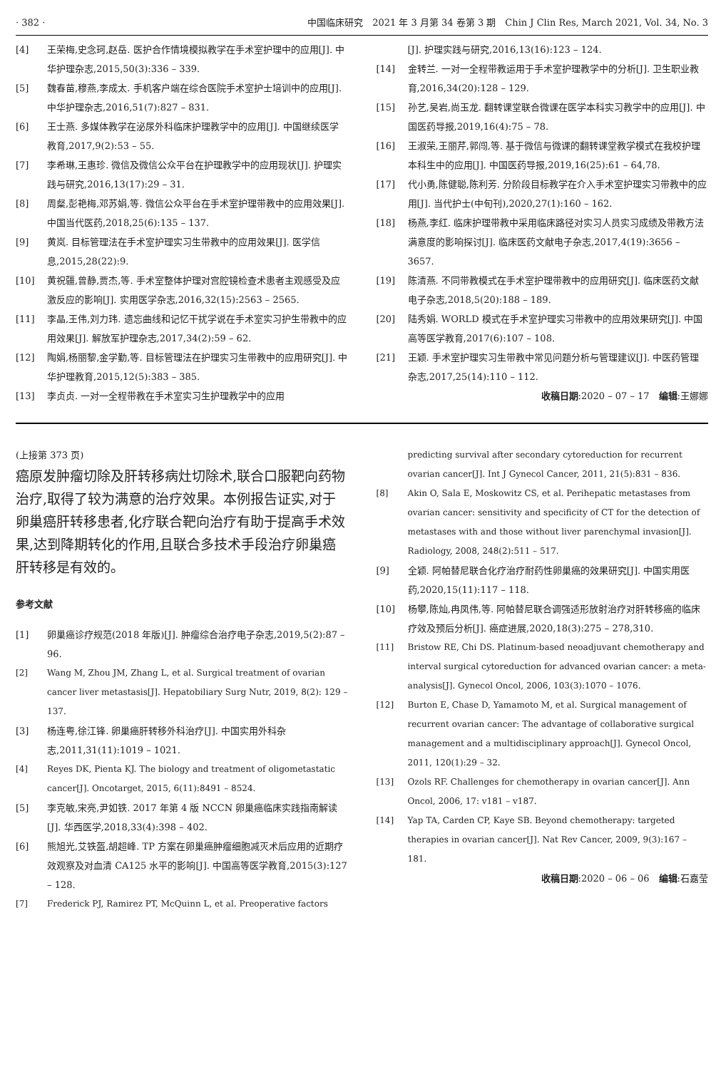· 382 · 中国临床研究　2021 年 3 月第 34 卷第 3 期　Chin J Clin Res, March 2021, Vol. 34, No. 3
[4] 王荣梅,史念珂,赵岳. 医护合作情境模拟教学在手术室护理中的应用[J]. 中华护理杂志,2015,50(3):336 – 339.
[5] 魏春苗,穆燕,李成太. 手机客户端在综合医院手术室护士培训中的应用[J]. 中华护理杂志,2016,51(7):827 – 831.
[6] 王士燕. 多媒体教学在泌尿外科临床护理教学中的应用[J]. 中国继续医学教育,2017,9(2):53 – 55.
[7] 李希琳,王惠珍. 微信及微信公众平台在护理教学中的应用现状[J]. 护理实践与研究,2016,13(17):29 – 31.
[8] 周粲,彭艳梅,邓苏娟,等. 微信公众平台在手术室护理带教中的应用效果[J]. 中国当代医药,2018,25(6):135 – 137.
[9] 黄岚. 目标管理法在手术室护理实习生带教中的应用效果[J]. 医学信息,2015,28(22):9.
[10] 黄祝疆,曾静,贾杰,等. 手术室整体护理对宫腔镜检查术患者主观感受及应激反应的影响[J]. 实用医学杂志,2016,32(15):2563 – 2565.
[11] 李晶,王伟,刘力玮. 遗忘曲线和记忆干扰学说在手术室实习护生带教中的应用效果[J]. 解放军护理杂志,2017,34(2):59 – 62.
[12] 陶娟,杨丽黎,金学勤,等. 目标管理法在护理实习生带教中的应用研究[J]. 中华护理教育,2015,12(5):383 – 385.
[13] 李贞贞. 一对一全程带教在手术室实习生护理教学中的应用
[J]. 护理实践与研究,2016,13(16):123 – 124.
[14] 金转兰. 一对一全程带教运用于手术室护理教学中的分析[J]. 卫生职业教育,2016,34(20):128 – 129.
[15] 孙艺,吴岩,尚玉龙. 翻转课堂联合微课在医学本科实习教学中的应用[J]. 中国医药导报,2019,16(4):75 – 78.
[16] 王淑荣,王丽芹,郭闯,等. 基于微信与微课的翻转课堂教学模式在我校护理本科生中的应用[J]. 中国医药导报,2019,16(25):61 – 64,78.
[17] 代小勇,陈健聪,陈利芳. 分阶段目标教学在介入手术室护理实习带教中的应用[J]. 当代护士(中旬刊),2020,27(1):160 – 162.
[18] 杨燕,李红. 临床护理带教中采用临床路径对实习人员实习成绩及带教方法满意度的影响探讨[J]. 临床医药文献电子杂志,2017,4(19):3656 – 3657.
[19] 陈清燕. 不同带教模式在手术室护理带教中的应用研究[J]. 临床医药文献电子杂志,2018,5(20):188 – 189.
[20] 陆秀娟. WORLD 模式在手术室护理实习带教中的应用效果研究[J]. 中国高等医学教育,2017(6):107 – 108.
[21] 王颖. 手术室护理实习生带教中常见问题分析与管理建议[J]. 中医药管理杂志,2017,25(14):110 – 112.
收稿日期:2020 – 07 – 17　编辑:王娜娜
(上接第 373 页)
癌原发肿瘤切除及肝转移病灶切除术,联合口服靶向药物治疗,取得了较为满意的治疗效果。本例报告证实,对于卵巢癌肝转移患者,化疗联合靶向治疗有助于提高手术效果,达到降期转化的作用,且联合多技术手段治疗卵巢癌肝转移是有效的。
参考文献
[1] 卵巢癌诊疗规范(2018 年版)[J]. 肿瘤综合治疗电子杂志,2019,5(2):87 – 96.
[2] Wang M, Zhou JM, Zhang L, et al. Surgical treatment of ovarian cancer liver metastasis[J]. Hepatobiliary Surg Nutr, 2019, 8(2): 129 – 137.
[3] 杨连粤,徐江锋. 卵巢癌肝转移外科治疗[J]. 中国实用外科杂志,2011,31(11):1019 – 1021.
[4] Reyes DK, Pienta KJ. The biology and treatment of oligometastatic cancer[J]. Oncotarget, 2015, 6(11):8491 – 8524.
[5] 李克敏,宋亮,尹如铁. 2017 年第 4 版 NCCN 卵巢癌临床实践指南解读[J]. 华西医学,2018,33(4):398 – 402.
[6] 熊旭光,艾铁盔,胡超峰. TP 方案在卵巢癌肿瘤细胞减灭术后应用的近期疗效观察及对血清 CA125 水平的影响[J]. 中国高等医学教育,2015(3):127 – 128.
[7] Frederick PJ, Ramirez PT, McQuinn L, et al. Preoperative factors
predicting survival after secondary cytoreduction for recurrent ovarian cancer[J]. Int J Gynecol Cancer, 2011, 21(5):831 – 836.
[8] Akin O, Sala E, Moskowitz CS, et al. Perihepatic metastases from ovarian cancer: sensitivity and specificity of CT for the detection of metastases with and those without liver parenchymal invasion[J]. Radiology, 2008, 248(2):511 – 517.
[9] 全颖. 阿帕替尼联合化疗治疗耐药性卵巢癌的效果研究[J]. 中国实用医药,2020,15(11):117 – 118.
[10] 杨攀,陈灿,冉凤伟,等. 阿帕替尼联合调强适形放射治疗对肝转移癌的临床疗效及预后分析[J]. 癌症进展,2020,18(3):275 – 278,310.
[11] Bristow RE, Chi DS. Platinum-based neoadjuvant chemotherapy and interval surgical cytoreduction for advanced ovarian cancer: a meta-analysis[J]. Gynecol Oncol, 2006, 103(3):1070 – 1076.
[12] Burton E, Chase D, Yamamoto M, et al. Surgical management of recurrent ovarian cancer: The advantage of collaborative surgical management and a multidisciplinary approach[J]. Gynecol Oncol, 2011, 120(1):29 – 32.
[13] Ozols RF. Challenges for chemotherapy in ovarian cancer[J]. Ann Oncol, 2006, 17: v181 – v187.
[14] Yap TA, Carden CP, Kaye SB. Beyond chemotherapy: targeted therapies in ovarian cancer[J]. Nat Rev Cancer, 2009, 9(3):167 – 181.
收稿日期:2020 – 06 – 06　编辑:石嘉莹